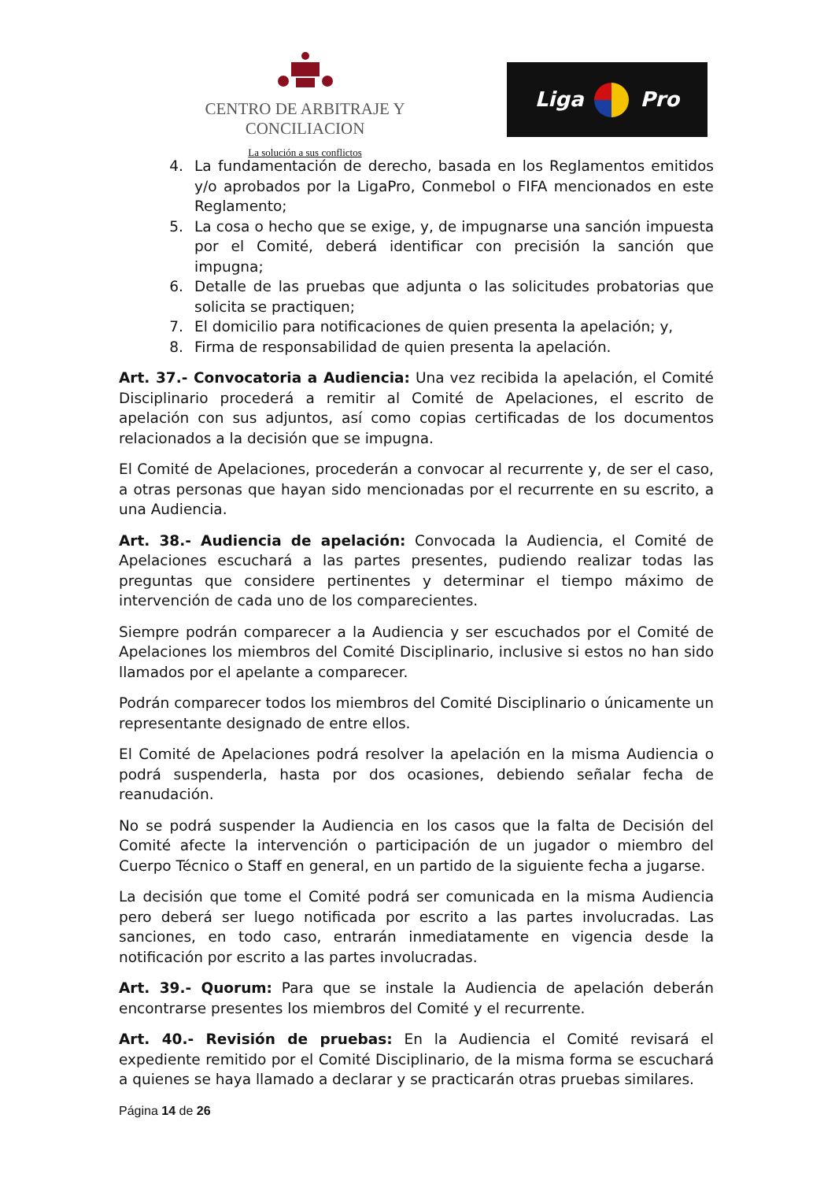CENTRO DE ARBITRAJE Y CONCILIACION
La solución a sus conflictos
Liga Pro
4. La fundamentación de derecho, basada en los Reglamentos emitidos y/o aprobados por la LigaPro, Conmebol o FIFA mencionados en este Reglamento;
5. La cosa o hecho que se exige, y, de impugnarse una sanción impuesta por el Comité, deberá identificar con precisión la sanción que impugna;
6. Detalle de las pruebas que adjunta o las solicitudes probatorias que solicita se practiquen;
7. El domicilio para notificaciones de quien presenta la apelación; y,
8. Firma de responsabilidad de quien presenta la apelación.
Art. 37.- Convocatoria a Audiencia: Una vez recibida la apelación, el Comité Disciplinario procederá a remitir al Comité de Apelaciones, el escrito de apelación con sus adjuntos, así como copias certificadas de los documentos relacionados a la decisión que se impugna.
El Comité de Apelaciones, procederán a convocar al recurrente y, de ser el caso, a otras personas que hayan sido mencionadas por el recurrente en su escrito, a una Audiencia.
Art. 38.- Audiencia de apelación: Convocada la Audiencia, el Comité de Apelaciones escuchará a las partes presentes, pudiendo realizar todas las preguntas que considere pertinentes y determinar el tiempo máximo de intervención de cada uno de los comparecientes.
Siempre podrán comparecer a la Audiencia y ser escuchados por el Comité de Apelaciones los miembros del Comité Disciplinario, inclusive si estos no han sido llamados por el apelante a comparecer.
Podrán comparecer todos los miembros del Comité Disciplinario o únicamente un representante designado de entre ellos.
El Comité de Apelaciones podrá resolver la apelación en la misma Audiencia o podrá suspenderla, hasta por dos ocasiones, debiendo señalar fecha de reanudación.
No se podrá suspender la Audiencia en los casos que la falta de Decisión del Comité afecte la intervención o participación de un jugador o miembro del Cuerpo Técnico o Staff en general, en un partido de la siguiente fecha a jugarse.
La decisión que tome el Comité podrá ser comunicada en la misma Audiencia pero deberá ser luego notificada por escrito a las partes involucradas. Las sanciones, en todo caso, entrarán inmediatamente en vigencia desde la notificación por escrito a las partes involucradas.
Art. 39.- Quorum: Para que se instale la Audiencia de apelación deberán encontrarse presentes los miembros del Comité y el recurrente.
Art. 40.- Revisión de pruebas: En la Audiencia el Comité revisará el expediente remitido por el Comité Disciplinario, de la misma forma se escuchará a quienes se haya llamado a declarar y se practicarán otras pruebas similares.
Página 14 de 26